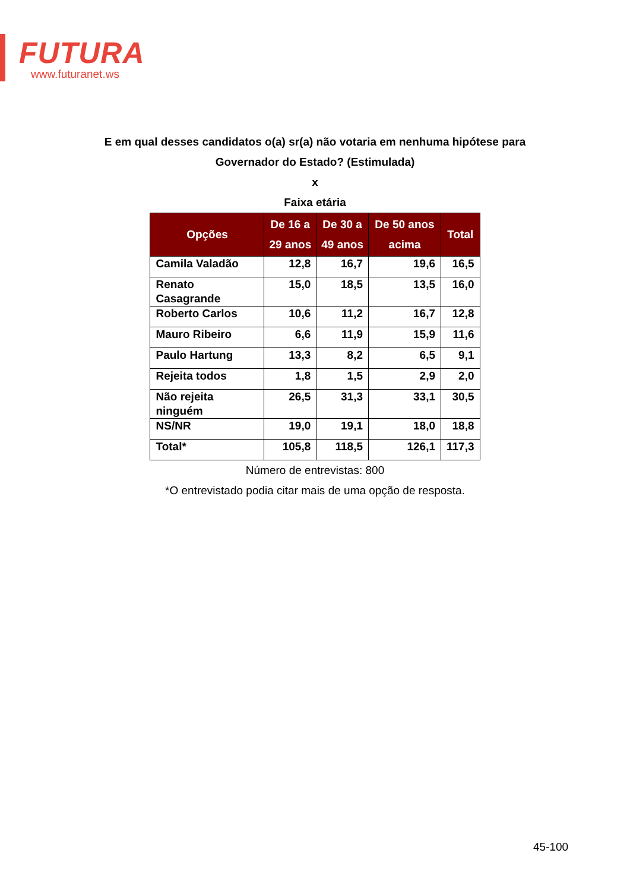FUTURA
www.futuranet.ws
E em qual desses candidatos o(a) sr(a) não votaria em nenhuma hipótese para
Governador do Estado? (Estimulada)
x
Faixa etária
| Opções | De 16 a 29 anos | De 30 a 49 anos | De 50 anos acima | Total |
| --- | --- | --- | --- | --- |
| Camila Valadão | 12,8 | 16,7 | 19,6 | 16,5 |
| Renato Casagrande | 15,0 | 18,5 | 13,5 | 16,0 |
| Roberto Carlos | 10,6 | 11,2 | 16,7 | 12,8 |
| Mauro Ribeiro | 6,6 | 11,9 | 15,9 | 11,6 |
| Paulo Hartung | 13,3 | 8,2 | 6,5 | 9,1 |
| Rejeita todos | 1,8 | 1,5 | 2,9 | 2,0 |
| Não rejeita ninguém | 26,5 | 31,3 | 33,1 | 30,5 |
| NS/NR | 19,0 | 19,1 | 18,0 | 18,8 |
| Total* | 105,8 | 118,5 | 126,1 | 117,3 |
Número de entrevistas: 800
*O entrevistado podia citar mais de uma opção de resposta.
45-100